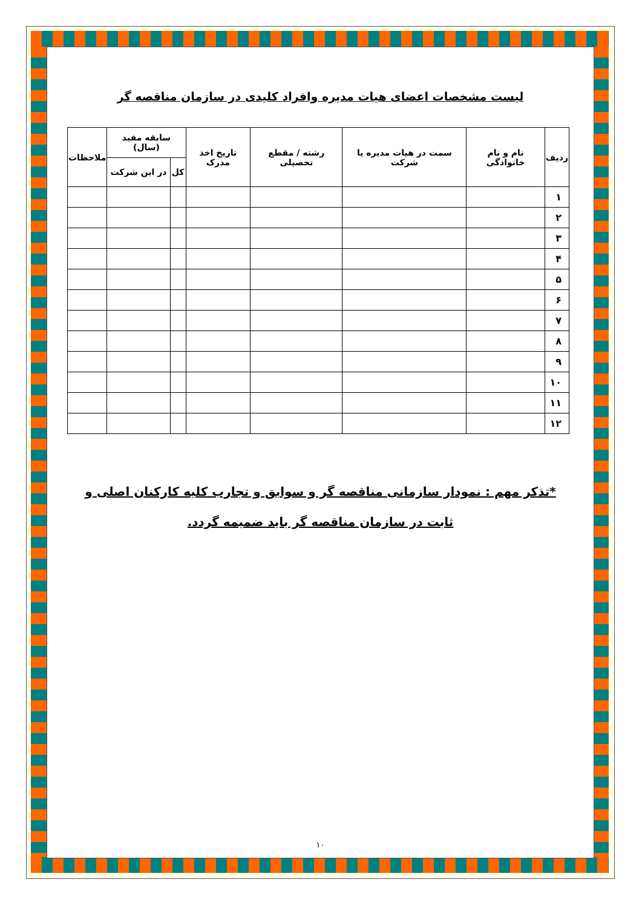لیست مشخصات اعضای هیات مدیره وافراد کلیدی در سازمان مناقصه گر
| ردیف | نام و نام خانوادگی | سمت در هیات مدیره یا شرکت | رشته / مقطع تحصیلی | تاریخ اخذ مدرک | سابقه مفید (سال) | | ملاحظات |
| --- | --- | --- | --- | --- | --- | --- | --- |
| | | | | | کل | در این شرکت | |
| ۱ | | | | | | | |
| ۲ | | | | | | | |
| ۳ | | | | | | | |
| ۴ | | | | | | | |
| ۵ | | | | | | | |
| ۶ | | | | | | | |
| ۷ | | | | | | | |
| ۸ | | | | | | | |
| ۹ | | | | | | | |
| ۱۰ | | | | | | | |
| ۱۱ | | | | | | | |
| ۱۲ | | | | | | | |
*تذکر مهم : نمودار سازمانی مناقصه گر و سوابق و تجارب کلیه کارکنان اصلی و ثابت در سازمان مناقصه گر باید ضمیمه گردد.
۱۰